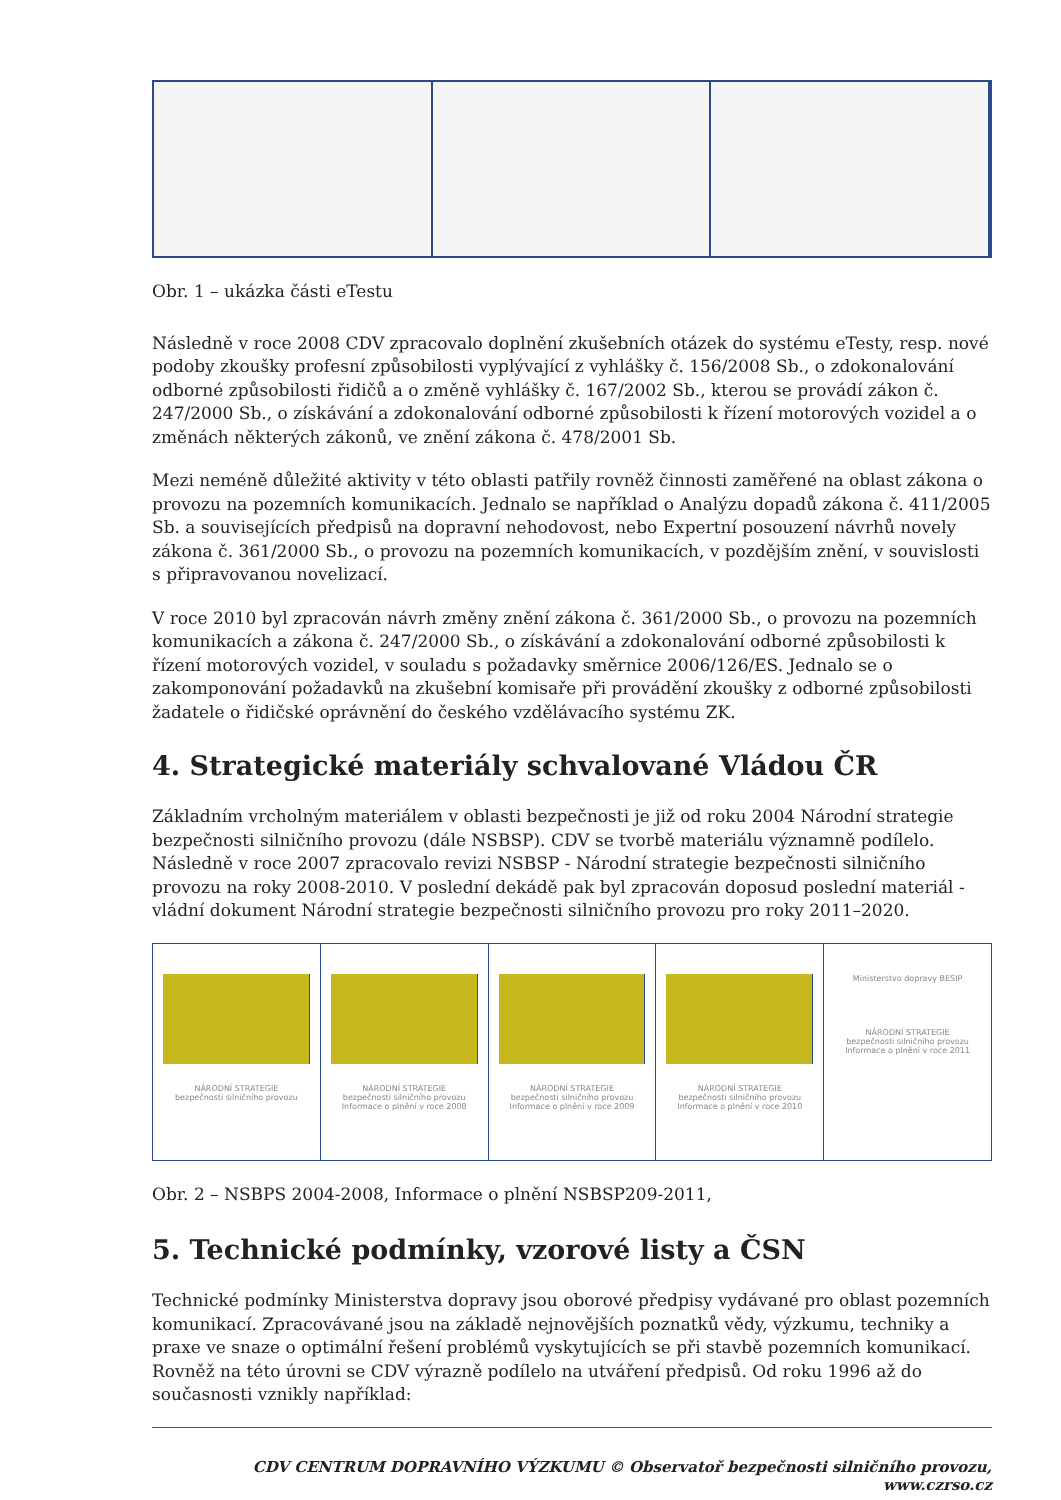Obr. 1 – ukázka části eTestu
Následně v roce 2008 CDV zpracovalo doplnění zkušebních otázek do systému eTesty, resp. nové podoby zkoušky profesní způsobilosti vyplývající z vyhlášky č. 156/2008 Sb., o zdokonalování odborné způsobilosti řidičů a o změně vyhlášky č. 167/2002 Sb., kterou se provádí zákon č. 247/2000 Sb., o získávání a zdokonalování odborné způsobilosti k řízení motorových vozidel a o změnách některých zákonů, ve znění zákona č. 478/2001 Sb.
Mezi neméně důležité aktivity v této oblasti patřily rovněž činnosti zaměřené na oblast zákona o provozu na pozemních komunikacích. Jednalo se například o Analýzu dopadů zákona č. 411/2005 Sb. a souvisejících předpisů na dopravní nehodovost, nebo Expertní posouzení návrhů novely zákona č. 361/2000 Sb., o provozu na pozemních komunikacích, v pozdějším znění, v souvislosti s připravovanou novelizací.
V roce 2010 byl zpracován návrh změny znění zákona č. 361/2000 Sb., o provozu na pozemních komunikacích a zákona č. 247/2000 Sb., o získávání a zdokonalování odborné způsobilosti k řízení motorových vozidel, v souladu s požadavky směrnice 2006/126/ES. Jednalo se o zakomponování požadavků na zkušební komisaře při provádění zkoušky z odborné způsobilosti žadatele o řidičské oprávnění do českého vzdělávacího systému ZK.
4. Strategické materiály schvalované Vládou ČR
Základním vrcholným materiálem v oblasti bezpečnosti je již od roku 2004 Národní strategie bezpečnosti silničního provozu (dále NSBSP). CDV se tvorbě materiálu významně podílelo. Následně v roce 2007 zpracovalo revizi NSBSP - Národní strategie bezpečnosti silničního provozu na roky 2008-2010. V poslední dekádě pak byl zpracován doposud poslední materiál - vládní dokument Národní strategie bezpečnosti silničního provozu pro roky 2011–2020.
NÁRODNÍ STRATEGIE
bezpečnosti silničního provozu
NÁRODNÍ STRATEGIE
bezpečnosti silničního provozu
Informace o plnění v roce 2008
NÁRODNÍ STRATEGIE
bezpečnosti silničního provozu
Informace o plnění v roce 2009
NÁRODNÍ STRATEGIE
bezpečnosti silničního provozu
Informace o plnění v roce 2010
Ministerstvo dopravy BESIP
NÁRODNÍ STRATEGIE
bezpečnosti silničního provozu
Informace o plnění v roce 2011
Obr. 2 – NSBPS 2004-2008, Informace o plnění NSBSP209-2011,
5. Technické podmínky, vzorové listy a ČSN
Technické podmínky Ministerstva dopravy jsou oborové předpisy vydávané pro oblast pozemních komunikací. Zpracovávané jsou na základě nejnovějších poznatků vědy, výzkumu, techniky a praxe ve snaze o optimální řešení problémů vyskytujících se při stavbě pozemních komunikací. Rovněž na této úrovni se CDV výrazně podílelo na utváření předpisů. Od roku 1996 až do současnosti vznikly například:
CDV CENTRUM DOPRAVNÍHO VÝZKUMU © Observatoř bezpečnosti silničního provozu, www.czrso.cz